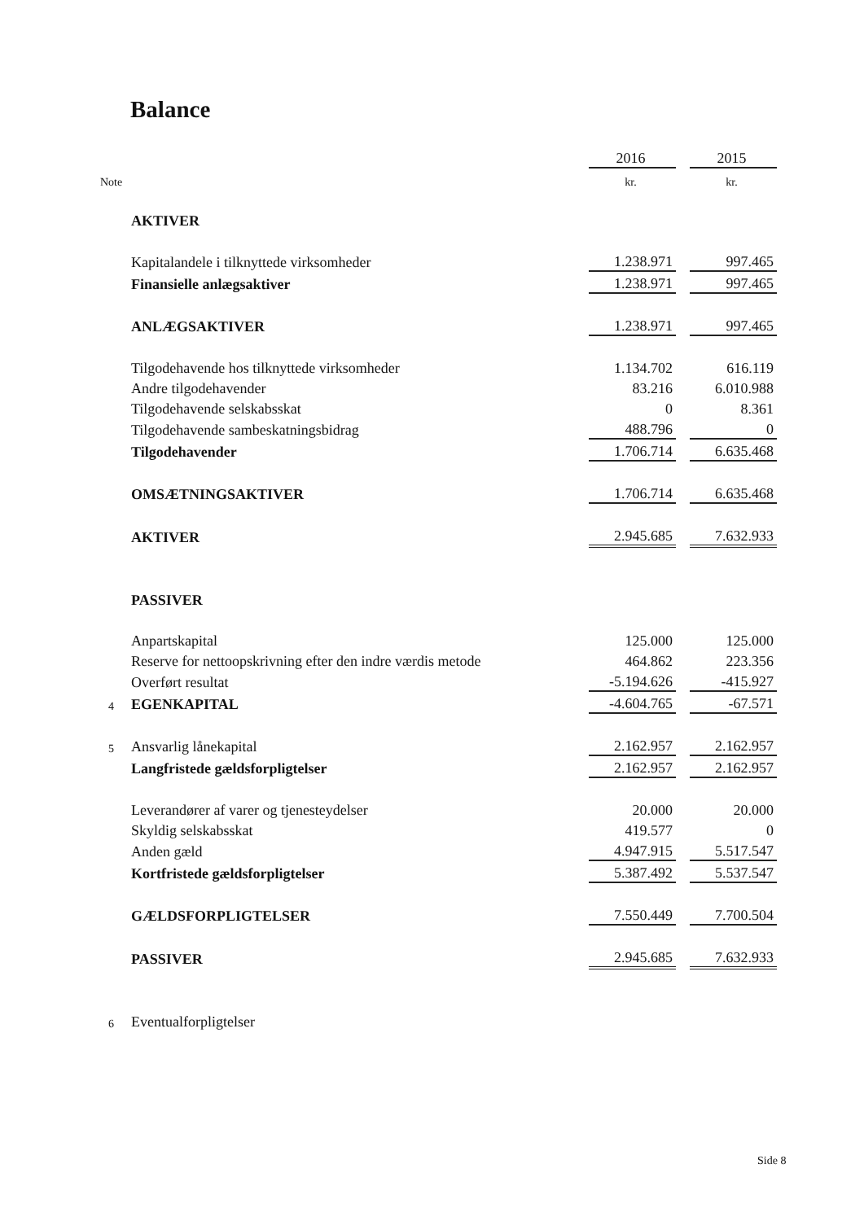Balance
| | | 2016 | | 2015 |
| Note | | kr. | | kr. |
| | AKTIVER | | | |
| | Kapitalandele i tilknyttede virksomheder | 1.238.971 | | 997.465 |
| | Finansielle anlægsaktiver | 1.238.971 | | 997.465 |
| | ANLÆGSAKTIVER | 1.238.971 | | 997.465 |
| | Tilgodehavende hos tilknyttede virksomheder | 1.134.702 | | 616.119 |
| | Andre tilgodehavender | 83.216 | | 6.010.988 |
| | Tilgodehavende selskabsskat | 0 | | 8.361 |
| | Tilgodehavende sambeskatningsbidrag | 488.796 | | 0 |
| | Tilgodehavender | 1.706.714 | | 6.635.468 |
| | OMSÆTNINGSAKTIVER | 1.706.714 | | 6.635.468 |
| | AKTIVER | 2.945.685 | | 7.632.933 |
| | PASSIVER | | | |
| | Anpartskapital | 125.000 | | 125.000 |
| | Reserve for nettoopskrivning efter den indre værdis metode | 464.862 | | 223.356 |
| | Overført resultat | -5.194.626 | | -415.927 |
| 4 | EGENKAPITAL | -4.604.765 | | -67.571 |
| 5 | Ansvarlig lånekapital | 2.162.957 | | 2.162.957 |
| | Langfristede gældsforpligtelser | 2.162.957 | | 2.162.957 |
| | Leverandører af varer og tjenesteydelser | 20.000 | | 20.000 |
| | Skyldig selskabsskat | 419.577 | | 0 |
| | Anden gæld | 4.947.915 | | 5.517.547 |
| | Kortfristede gældsforpligtelser | 5.387.492 | | 5.537.547 |
| | GÆLDSFORPLIGTELSER | 7.550.449 | | 7.700.504 |
| | PASSIVER | 2.945.685 | | 7.632.933 |
| 6 | Eventualforpligtelser | | | |
Side 8